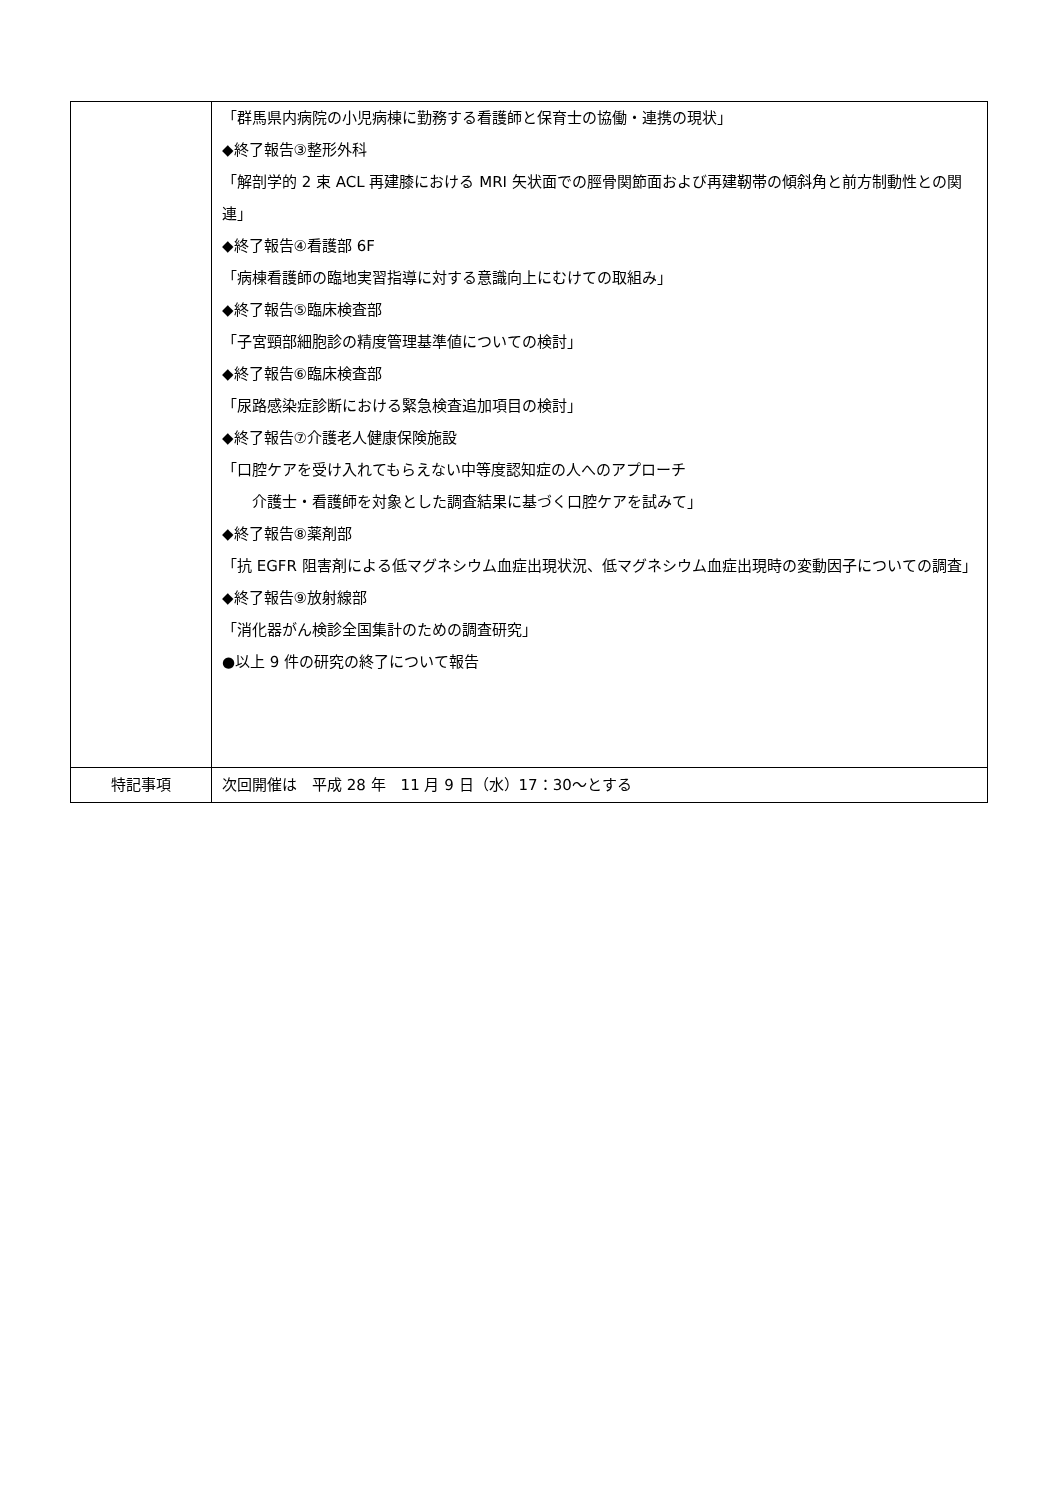| | 「群馬県内病院の小児病棟に勤務する看護師と保育士の協働・連携の現状」 ◆終了報告③整形外科 「解剖学的 2 束 ACL 再建膝における MRI 矢状面での脛骨関節面および再建靭帯の傾斜角と前方制動性との関連」 ◆終了報告④看護部 6F 「病棟看護師の臨地実習指導に対する意識向上にむけての取組み」 ◆終了報告⑤臨床検査部 「子宮頸部細胞診の精度管理基準値についての検討」 ◆終了報告⑥臨床検査部 「尿路感染症診断における緊急検査追加項目の検討」 ◆終了報告⑦介護老人健康保険施設 「口腔ケアを受け入れてもらえない中等度認知症の人へのアプローチ 介護士・看護師を対象とした調査結果に基づく口腔ケアを試みて」 ◆終了報告⑧薬剤部 「抗 EGFR 阻害剤による低マグネシウム血症出現状況、低マグネシウム血症出現時の変動因子についての調査」 ◆終了報告⑨放射線部 「消化器がん検診全国集計のための調査研究」 ●以上 9 件の研究の終了について報告 |
| 特記事項 | 次回開催は 平成 28 年 11 月 9 日（水）17：30～とする |